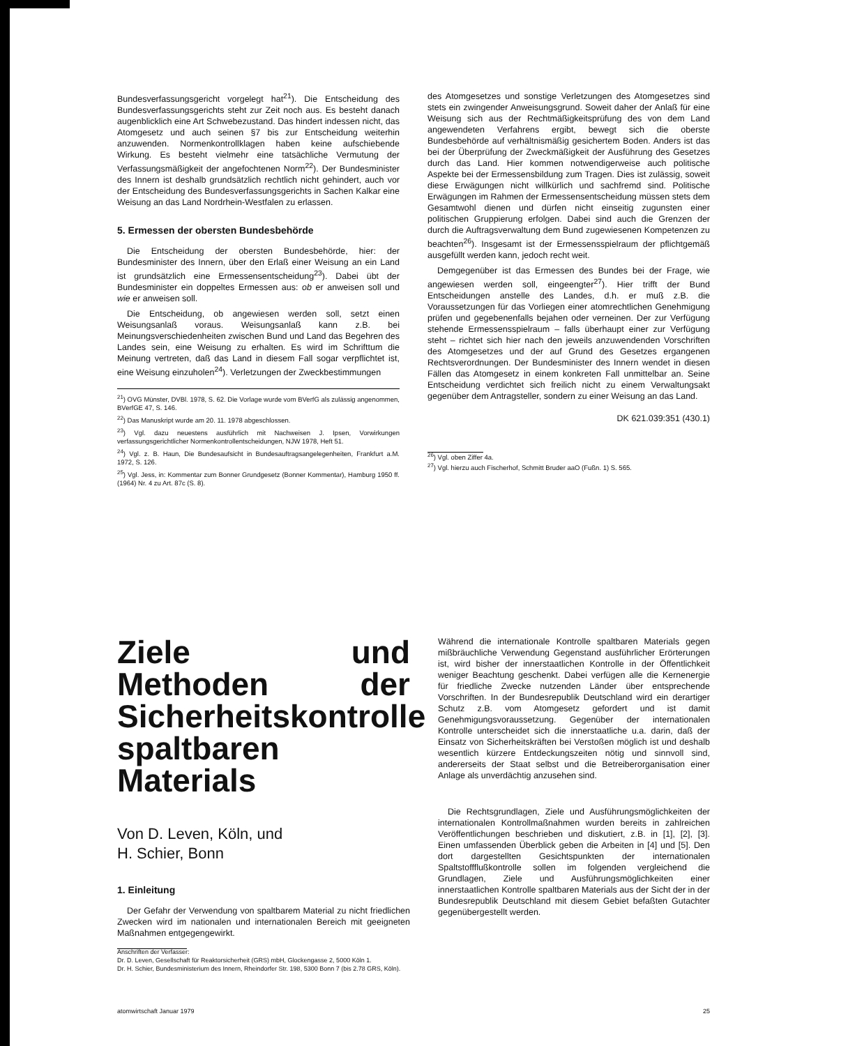Bundesverfassungsgericht vorgelegt hat<sup>21</sup>). Die Entscheidung des Bundesverfassungsgerichts steht zur Zeit noch aus. Es besteht danach augenblicklich eine Art Schwebezustand. Das hindert indessen nicht, das Atomgesetz und auch seinen §7 bis zur Entscheidung weiterhin anzuwenden. Normenkontrollklagen haben keine aufschiebende Wirkung. Es besteht vielmehr eine tatsächliche Vermutung der Verfassungsmäßigkeit der angefochtenen Norm<sup>22</sup>). Der Bundesminister des Innern ist deshalb grundsätzlich rechtlich nicht gehindert, auch vor der Entscheidung des Bundesverfassungsgerichts in Sachen Kalkar eine Weisung an das Land Nordrhein-Westfalen zu erlassen.
5. Ermessen der obersten Bundesbehörde
Die Entscheidung der obersten Bundesbehörde, hier: der Bundesminister des Innern, über den Erlaß einer Weisung an ein Land ist grundsätzlich eine Ermessensentscheidung<sup>23</sup>). Dabei übt der Bundesminister ein doppeltes Ermessen aus: ob er anweisen soll und wie er anweisen soll.
Die Entscheidung, ob angewiesen werden soll, setzt einen Weisungsanlaß voraus. Weisungsanlaß kann z.B. bei Meinungsverschiedenheiten zwischen Bund und Land das Begehren des Landes sein, eine Weisung zu erhalten. Es wird im Schrifttum die Meinung vertreten, daß das Land in diesem Fall sogar verpflichtet ist, eine Weisung einzuholen<sup>24</sup>). Verletzungen der Zweckbestimmungen
<sup>21</sup>) OVG Münster, DVBl. 1978, S. 62. Die Vorlage wurde vom BVerfG als zulässig angenommen, BVerfGE 47, S. 146.
<sup>22</sup>) Das Manuskript wurde am 20. 11. 1978 abgeschlossen.
<sup>23</sup>) Vgl. dazu neuestens ausführlich mit Nachweisen J. Ipsen, Vorwirkungen verfassungsgerichtlicher Normenkontrollentscheidungen, NJW 1978, Heft 51.
<sup>24</sup>) Vgl. z. B. Haun, Die Bundesaufsicht in Bundesauftragsangelegenheiten, Frankfurt a.M. 1972, S. 126.
<sup>25</sup>) Vgl. Jess, in: Kommentar zum Bonner Grundgesetz (Bonner Kommentar), Hamburg 1950 ff. (1964) Nr. 4 zu Art. 87c (S. 8).
des Atomgesetzes und sonstige Verletzungen des Atomgesetzes sind stets ein zwingender Anweisungsgrund. Soweit daher der Anlaß für eine Weisung sich aus der Rechtmäßigkeitsprüfung des von dem Land angewendeten Verfahrens ergibt, bewegt sich die oberste Bundesbehörde auf verhältnismäßig gesichertem Boden. Anders ist das bei der Überprüfung der Zweckmäßigkeit der Ausführung des Gesetzes durch das Land. Hier kommen notwendigerweise auch politische Aspekte bei der Ermessensbildung zum Tragen. Dies ist zulässig, soweit diese Erwägungen nicht willkürlich und sachfremd sind. Politische Erwägungen im Rahmen der Ermessensentscheidung müssen stets dem Gesamtwohl dienen und dürfen nicht einseitig zugunsten einer politischen Gruppierung erfolgen. Dabei sind auch die Grenzen der durch die Auftragsverwaltung dem Bund zugewiesenen Kompetenzen zu beachten<sup>26</sup>). Insgesamt ist der Ermessensspielraum der pflichtgemäß ausgefüllt werden kann, jedoch recht weit.
Demgegenüber ist das Ermessen des Bundes bei der Frage, wie angewiesen werden soll, eingeengter<sup>27</sup>). Hier trifft der Bund Entscheidungen anstelle des Landes, d.h. er muß z.B. die Voraussetzungen für das Vorliegen einer atomrechtlichen Genehmigung prüfen und gegebenenfalls bejahen oder verneinen. Der zur Verfügung stehende Ermessensspielraum – falls überhaupt einer zur Verfügung steht – richtet sich hier nach den jeweils anzuwendenden Vorschriften des Atomgesetzes und der auf Grund des Gesetzes ergangenen Rechtsverordnungen. Der Bundesminister des Innern wendet in diesen Fällen das Atomgesetz in einem konkreten Fall unmittelbar an. Seine Entscheidung verdichtet sich freilich nicht zu einem Verwaltungsakt gegenüber dem Antragsteller, sondern zu einer Weisung an das Land.
DK 621.039:351 (430.1)
<sup>26</sup>) Vgl. oben Ziffer 4a.
<sup>27</sup>) Vgl. hierzu auch Fischerhof, Schmitt Bruder aaO (Fußn. 1) S. 565.
Ziele und Methoden der Sicherheitskontrolle spaltbaren Materials
Von D. Leven, Köln, und
H. Schier, Bonn
1. Einleitung
Der Gefahr der Verwendung von spaltbarem Material zu nicht friedlichen Zwecken wird im nationalen und internationalen Bereich mit geeigneten Maßnahmen entgegengewirkt.
Anschriften der Verfasser:
Dr. D. Leven, Gesellschaft für Reaktorsicherheit (GRS) mbH, Glockengasse 2, 5000 Köln 1.
Dr. H. Schier, Bundesministerium des Innern, Rheindorfer Str. 198, 5300 Bonn 7 (bis 2.78 GRS, Köln).
Während die internationale Kontrolle spaltbaren Materials gegen mißbräuchliche Verwendung Gegenstand ausführlicher Erörterungen ist, wird bisher der innerstaatlichen Kontrolle in der Öffentlichkeit weniger Beachtung geschenkt. Dabei verfügen alle die Kernenergie für friedliche Zwecke nutzenden Länder über entsprechende Vorschriften. In der Bundesrepublik Deutschland wird ein derartiger Schutz z.B. vom Atomgesetz gefordert und ist damit Genehmigungsvoraussetzung. Gegenüber der internationalen Kontrolle unterscheidet sich die innerstaatliche u.a. darin, daß der Einsatz von Sicherheitskräften bei Verstoßen möglich ist und deshalb wesentlich kürzere Entdeckungszeiten nötig und sinnvoll sind, andererseits der Staat selbst und die Betreiberorganisation einer Anlage als unverdächtig anzusehen sind.
Die Rechtsgrundlagen, Ziele und Ausführungsmöglichkeiten der internationalen Kontrollmaßnahmen wurden bereits in zahlreichen Veröffentlichungen beschrieben und diskutiert, z.B. in [1], [2], [3]. Einen umfassenden Überblick geben die Arbeiten in [4] und [5]. Den dort dargestellten Gesichtspunkten der internationalen Spaltstoffflußkontrolle sollen im folgenden vergleichend die Grundlagen, Ziele und Ausführungsmöglichkeiten einer innerstaatlichen Kontrolle spaltbaren Materials aus der Sicht der in der Bundesrepublik Deutschland mit diesem Gebiet befaßten Gutachter gegenübergestellt werden.
atomwirtschaft Januar 1979 25